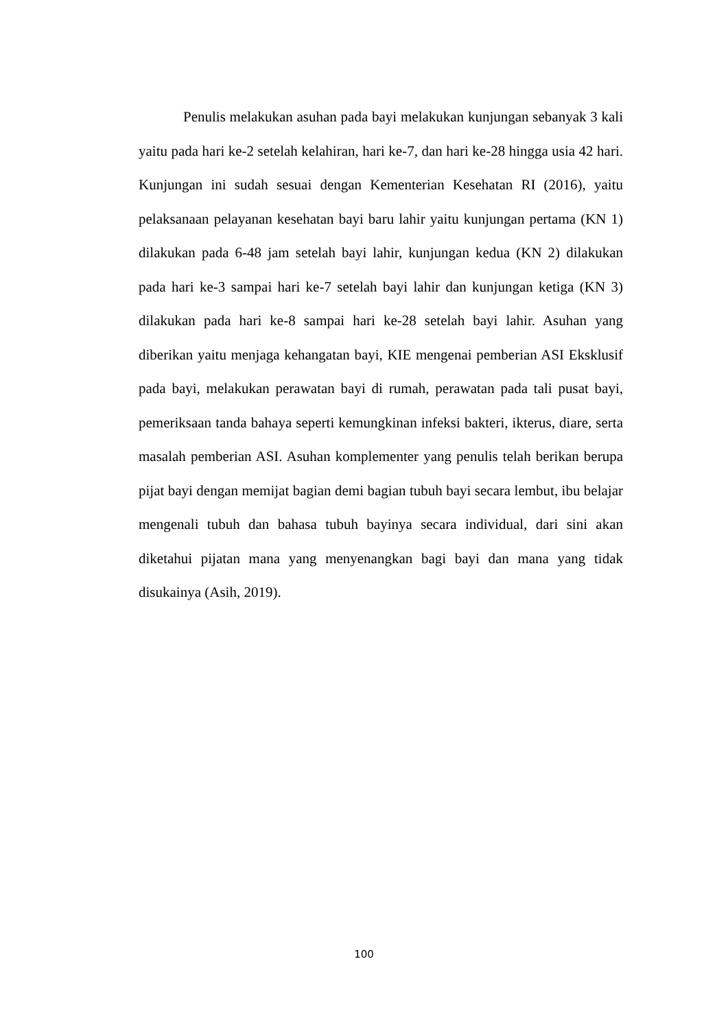Penulis melakukan asuhan pada bayi melakukan kunjungan sebanyak 3 kali yaitu pada hari ke-2 setelah kelahiran, hari ke-7, dan hari ke-28 hingga usia 42 hari. Kunjungan ini sudah sesuai dengan Kementerian Kesehatan RI (2016), yaitu pelaksanaan pelayanan kesehatan bayi baru lahir yaitu kunjungan pertama (KN 1) dilakukan pada 6-48 jam setelah bayi lahir, kunjungan kedua (KN 2) dilakukan pada hari ke-3 sampai hari ke-7 setelah bayi lahir dan kunjungan ketiga (KN 3) dilakukan pada hari ke-8 sampai hari ke-28 setelah bayi lahir. Asuhan yang diberikan yaitu menjaga kehangatan bayi, KIE mengenai pemberian ASI Eksklusif pada bayi, melakukan perawatan bayi di rumah, perawatan pada tali pusat bayi, pemeriksaan tanda bahaya seperti kemungkinan infeksi bakteri, ikterus, diare, serta masalah pemberian ASI. Asuhan komplementer yang penulis telah berikan berupa pijat bayi dengan memijat bagian demi bagian tubuh bayi secara lembut, ibu belajar mengenali tubuh dan bahasa tubuh bayinya secara individual, dari sini akan diketahui pijatan mana yang menyenangkan bagi bayi dan mana yang tidak disukainya (Asih, 2019).
100